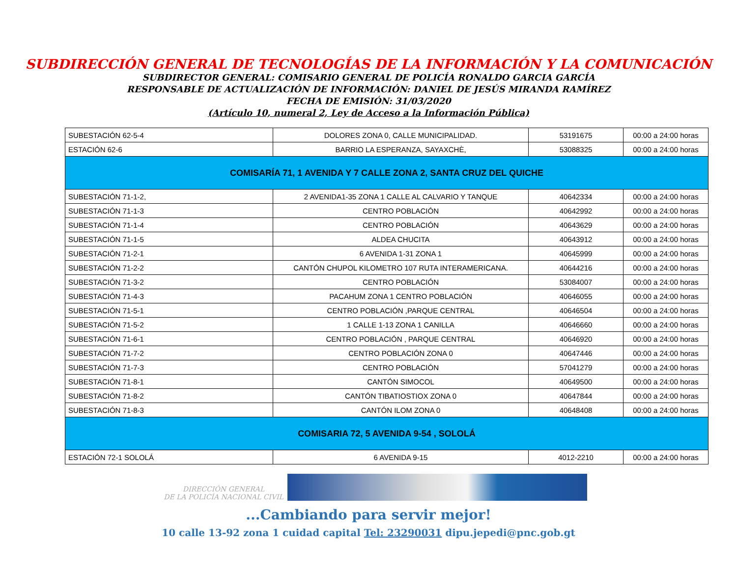SUBDIRECCIÓN GENERAL DE TECNOLOGÍAS DE LA INFORMACIÓN Y LA COMUNICACIÓN
SUBDIRECTOR GENERAL: COMISARIO GENERAL DE POLICÍA RONALDO GARCIA GARCÍA
RESPONSABLE DE ACTUALIZACIÓN DE INFORMACIÓN: DANIEL DE JESÚS MIRANDA RAMÍREZ
FECHA DE EMISIÓN: 31/03/2020
(Artículo 10, numeral 2, Ley de Acceso a la Información Pública)
| SUBESTACIÓN 62-5-4 | DOLORES ZONA 0, CALLE MUNICIPALIDAD. | 53191675 | 00:00 a 24:00 horas |
| ESTACIÓN 62-6 | BARRIO LA ESPERANZA, SAYAXCHÈ, | 53088325 | 00:00 a 24:00 horas |
| COMISARÍA 71, 1 AVENIDA Y 7 CALLE ZONA 2, SANTA CRUZ DEL QUICHE | | | |
| SUBESTACIÓN 71-1-2, | 2 AVENIDA1-35 ZONA 1 CALLE AL CALVARIO Y TANQUE | 40642334 | 00:00 a 24:00 horas |
| SUBESTACIÓN 71-1-3 | CENTRO POBLACIÓN | 40642992 | 00:00 a 24:00 horas |
| SUBESTACIÓN 71-1-4 | CENTRO POBLACIÓN | 40643629 | 00:00 a 24:00 horas |
| SUBESTACIÓN 71-1-5 | ALDEA CHUCITA | 40643912 | 00:00 a 24:00 horas |
| SUBESTACIÓN 71-2-1 | 6 AVENIDA 1-31 ZONA 1 | 40645999 | 00:00 a 24:00 horas |
| SUBESTACIÓN 71-2-2 | CANTÓN CHUPOL KILOMETRO 107 RUTA INTERAMERICANA. | 40644216 | 00:00 a 24:00 horas |
| SUBESTACIÓN 71-3-2 | CENTRO POBLACIÓN | 53084007 | 00:00 a 24:00 horas |
| SUBESTACIÓN 71-4-3 | PACAHUM ZONA 1 CENTRO POBLACIÓN | 40646055 | 00:00 a 24:00 horas |
| SUBESTACIÓN 71-5-1 | CENTRO POBLACIÓN ,PARQUE CENTRAL | 40646504 | 00:00 a 24:00 horas |
| SUBESTACIÓN 71-5-2 | 1 CALLE 1-13 ZONA 1 CANILLA | 40646660 | 00:00 a 24:00 horas |
| SUBESTACIÓN 71-6-1 | CENTRO POBLACIÓN , PARQUE CENTRAL | 40646920 | 00:00 a 24:00 horas |
| SUBESTACIÓN 71-7-2 | CENTRO POBLACIÓN ZONA 0 | 40647446 | 00:00 a 24:00 horas |
| SUBESTACIÓN 71-7-3 | CENTRO POBLACIÓN | 57041279 | 00:00 a 24:00 horas |
| SUBESTACIÓN 71-8-1 | CANTÓN SIMOCOL | 40649500 | 00:00 a 24:00 horas |
| SUBESTACIÓN 71-8-2 | CANTÓN TIBATIOSTIOX ZONA 0 | 40647844 | 00:00 a 24:00 horas |
| SUBESTACIÓN 71-8-3 | CANTÓN ILOM ZONA 0 | 40648408 | 00:00 a 24:00 horas |
| COMISARIA 72, 5 AVENIDA 9-54 , SOLOLÁ | | | |
| ESTACIÓN 72-1 SOLOLÁ | 6 AVENIDA 9-15 | 4012-2210 | 00:00 a 24:00 horas |
DIRECCIÓN GENERAL
DE LA POLICÍA NACIONAL CIVIL
...Cambiando para servir mejor!
10 calle 13-92 zona 1 cuidad capital Tel: 23290031 dipu.jepedi@pnc.gob.gt